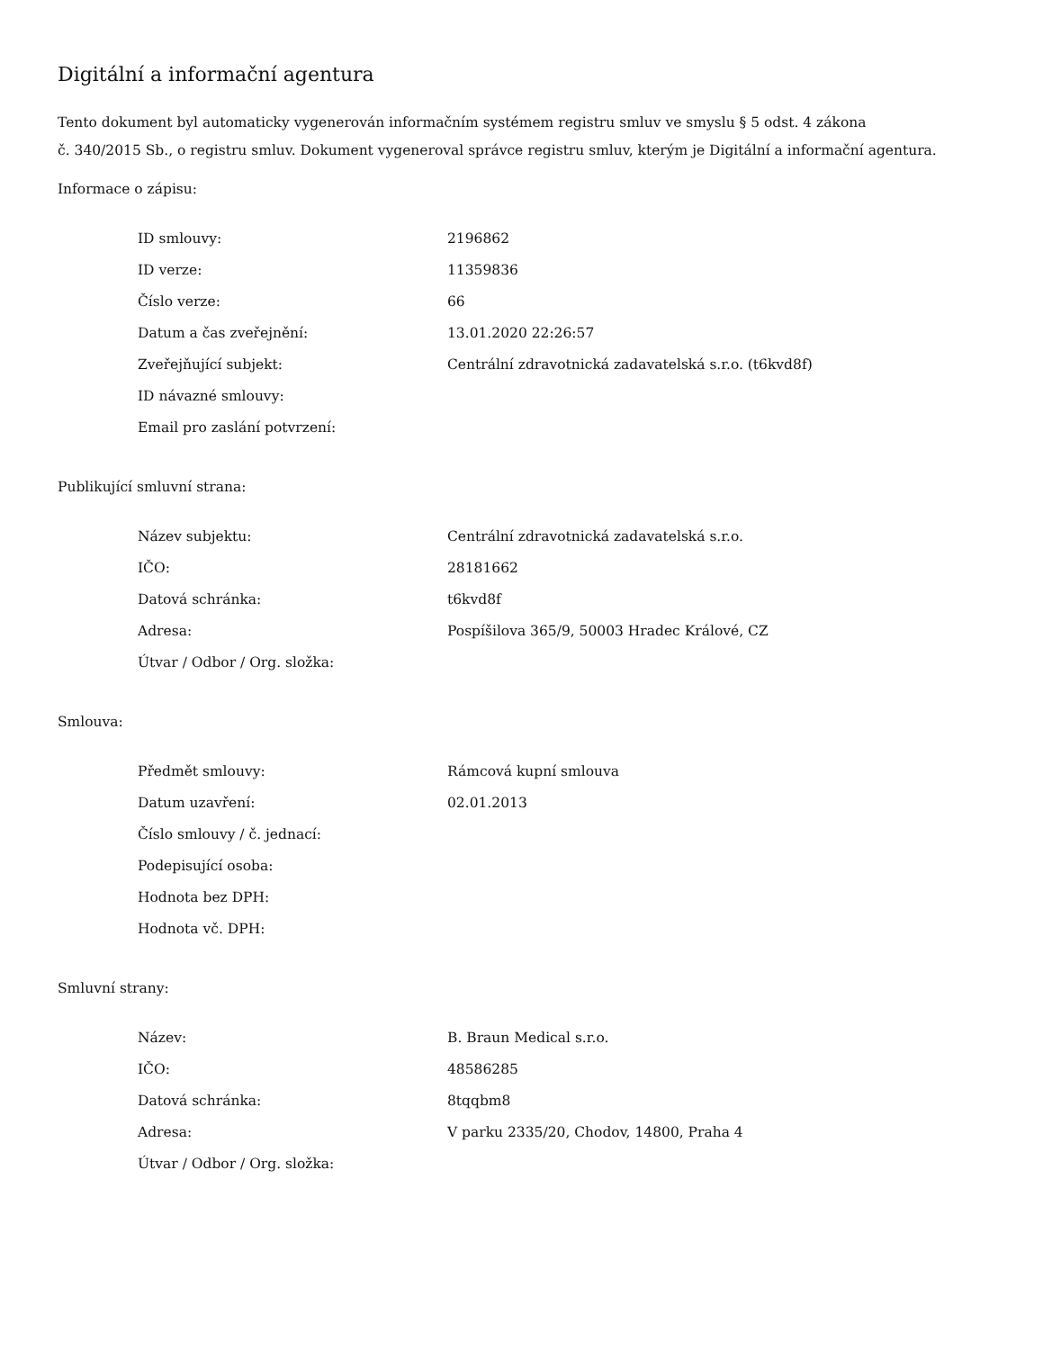Digitální a informační agentura
Tento dokument byl automaticky vygenerován informačním systémem registru smluv ve smyslu § 5 odst. 4 zákona
č. 340/2015 Sb., o registru smluv. Dokument vygeneroval správce registru smluv, kterým je Digitální a informační agentura.
Informace o zápisu:
| ID smlouvy: | 2196862 |
| ID verze: | 11359836 |
| Číslo verze: | 66 |
| Datum a čas zveřejnění: | 13.01.2020 22:26:57 |
| Zveřejňující subjekt: | Centrální zdravotnická zadavatelská s.r.o. (t6kvd8f) |
| ID návazné smlouvy: | |
| Email pro zaslání potvrzení: | |
Publikující smluvní strana:
| Název subjektu: | Centrální zdravotnická zadavatelská s.r.o. |
| IČO: | 28181662 |
| Datová schránka: | t6kvd8f |
| Adresa: | Pospíšilova 365/9, 50003 Hradec Králové, CZ |
| Útvar / Odbor / Org. složka: | |
Smlouva:
| Předmět smlouvy: | Rámcová kupní smlouva |
| Datum uzavření: | 02.01.2013 |
| Číslo smlouvy / č. jednací: | |
| Podepisující osoba: | |
| Hodnota bez DPH: | |
| Hodnota vč. DPH: | |
Smluvní strany:
| Název: | B. Braun Medical s.r.o. |
| IČO: | 48586285 |
| Datová schránka: | 8tqqbm8 |
| Adresa: | V parku 2335/20, Chodov, 14800, Praha 4 |
| Útvar / Odbor / Org. složka: | |